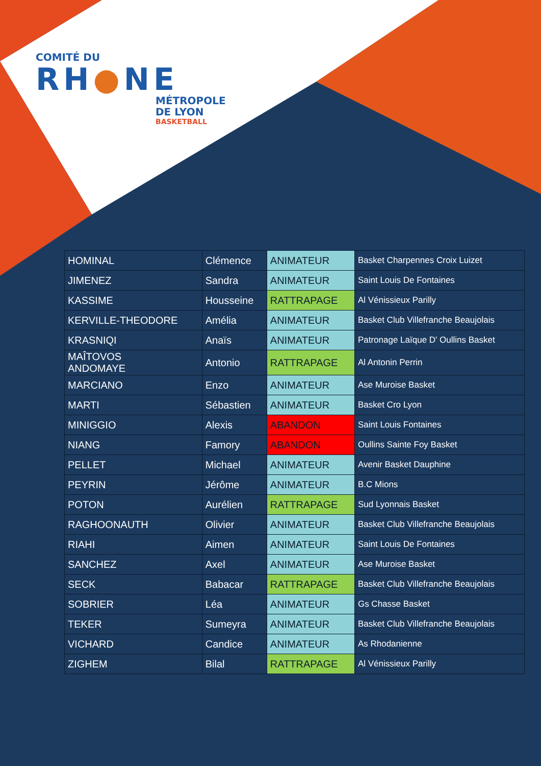COMITÉ DU
RH●NE
MÉTROPOLE
DE LYON
BASKETBALL
| HOMINAL | Clémence | ANIMATEUR | Basket Charpennes Croix Luizet |
| JIMENEZ | Sandra | ANIMATEUR | Saint Louis De Fontaines |
| KASSIME | Housseine | RATTRAPAGE | Al Vénissieux Parilly |
| KERVILLE-THEODORE | Amélia | ANIMATEUR | Basket Club Villefranche Beaujolais |
| KRASNIQI | Anaïs | ANIMATEUR | Patronage Laïque D' Oullins Basket |
| MAÎTOVOS ANDOMAYE | Antonio | RATTRAPAGE | Al Antonin Perrin |
| MARCIANO | Enzo | ANIMATEUR | Ase Muroise Basket |
| MARTI | Sébastien | ANIMATEUR | Basket Cro Lyon |
| MINIGGIO | Alexis | ABANDON | Saint Louis Fontaines |
| NIANG | Famory | ABANDON | Oullins Sainte Foy Basket |
| PELLET | Michael | ANIMATEUR | Avenir Basket Dauphine |
| PEYRIN | Jérôme | ANIMATEUR | B.C Mions |
| POTON | Aurélien | RATTRAPAGE | Sud Lyonnais Basket |
| RAGHOONAUTH | Olivier | ANIMATEUR | Basket Club Villefranche Beaujolais |
| RIAHI | Aimen | ANIMATEUR | Saint Louis De Fontaines |
| SANCHEZ | Axel | ANIMATEUR | Ase Muroise Basket |
| SECK | Babacar | RATTRAPAGE | Basket Club Villefranche Beaujolais |
| SOBRIER | Léa | ANIMATEUR | Gs Chasse Basket |
| TEKER | Sumeyra | ANIMATEUR | Basket Club Villefranche Beaujolais |
| VICHARD | Candice | ANIMATEUR | As Rhodanienne |
| ZIGHEM | Bilal | RATTRAPAGE | Al Vénissieux Parilly |